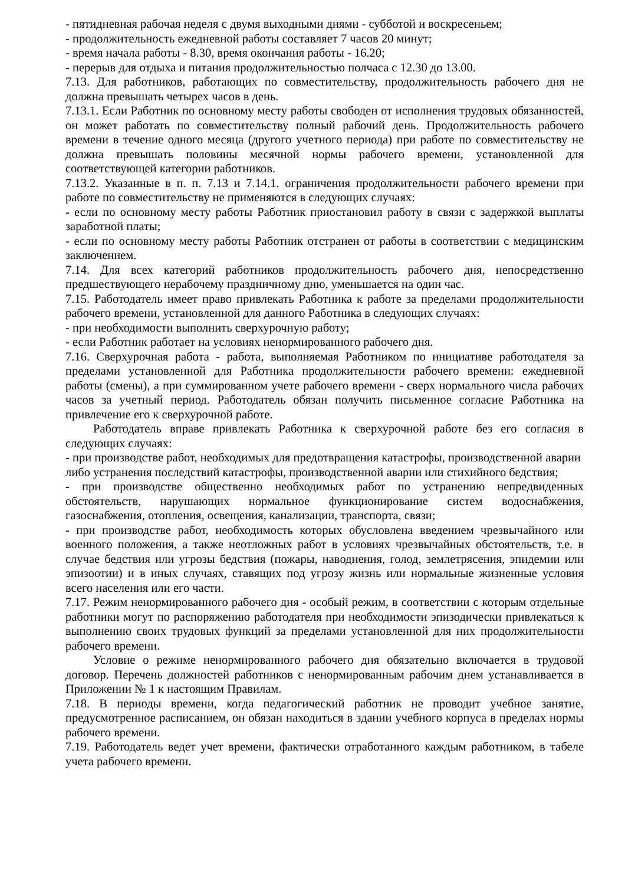- пятидневная рабочая неделя с двумя выходными днями - субботой и воскресеньем;
- продолжительность ежедневной работы составляет 7 часов 20 минут;
- время начала работы - 8.30, время окончания работы - 16.20;
- перерыв для отдыха и питания продолжительностью полчаса с 12.30 до 13.00.
7.13. Для работников, работающих по совместительству, продолжительность рабочего дня не должна превышать четырех часов в день.
7.13.1. Если Работник по основному месту работы свободен от исполнения трудовых обязанностей, он может работать по совместительству полный рабочий день. Продолжительность рабочего времени в течение одного месяца (другого учетного периода) при работе по совместительству не должна превышать половины месячной нормы рабочего времени, установленной для соответствующей категории работников.
7.13.2. Указанные в п. п. 7.13 и 7.14.1. ограничения продолжительности рабочего времени при работе по совместительству не применяются в следующих случаях:
- если по основному месту работы Работник приостановил работу в связи с задержкой выплаты заработной платы;
- если по основному месту работы Работник отстранен от работы в соответствии с медицинским заключением.
7.14. Для всех категорий работников продолжительность рабочего дня, непосредственно предшествующего нерабочему праздничному дню, уменьшается на один час.
7.15. Работодатель имеет право привлекать Работника к работе за пределами продолжительности рабочего времени, установленной для данного Работника в следующих случаях:
- при необходимости выполнить сверхурочную работу;
- если Работник работает на условиях ненормированного рабочего дня.
7.16. Сверхурочная работа - работа, выполняемая Работником по инициативе работодателя за пределами установленной для Работника продолжительности рабочего времени: ежедневной работы (смены), а при суммированном учете рабочего времени - сверх нормального числа рабочих часов за учетный период. Работодатель обязан получить письменное согласие Работника на привлечение его к сверхурочной работе.
Работодатель вправе привлекать Работника к сверхурочной работе без его согласия в следующих случаях:
- при производстве работ, необходимых для предотвращения катастрофы, производственной аварии либо устранения последствий катастрофы, производственной аварии или стихийного бедствия;
- при производстве общественно необходимых работ по устранению непредвиденных обстоятельств, нарушающих нормальное функционирование систем водоснабжения, газоснабжения, отопления, освещения, канализации, транспорта, связи;
- при производстве работ, необходимость которых обусловлена введением чрезвычайного или военного положения, а также неотложных работ в условиях чрезвычайных обстоятельств, т.е. в случае бедствия или угрозы бедствия (пожары, наводнения, голод, землетрясения, эпидемии или эпизоотии) и в иных случаях, ставящих под угрозу жизнь или нормальные жизненные условия всего населения или его части.
7.17. Режим ненормированного рабочего дня - особый режим, в соответствии с которым отдельные работники могут по распоряжению работодателя при необходимости эпизодически привлекаться к выполнению своих трудовых функций за пределами установленной для них продолжительности рабочего времени.
Условие о режиме ненормированного рабочего дня обязательно включается в трудовой договор. Перечень должностей работников с ненормированным рабочим днем устанавливается в Приложении № 1 к настоящим Правилам.
7.18. В периоды времени, когда педагогический работник не проводит учебное занятие, предусмотренное расписанием, он обязан находиться в здании учебного корпуса в пределах нормы рабочего времени.
7.19. Работодатель ведет учет времени, фактически отработанного каждым работником, в табеле учета рабочего времени.